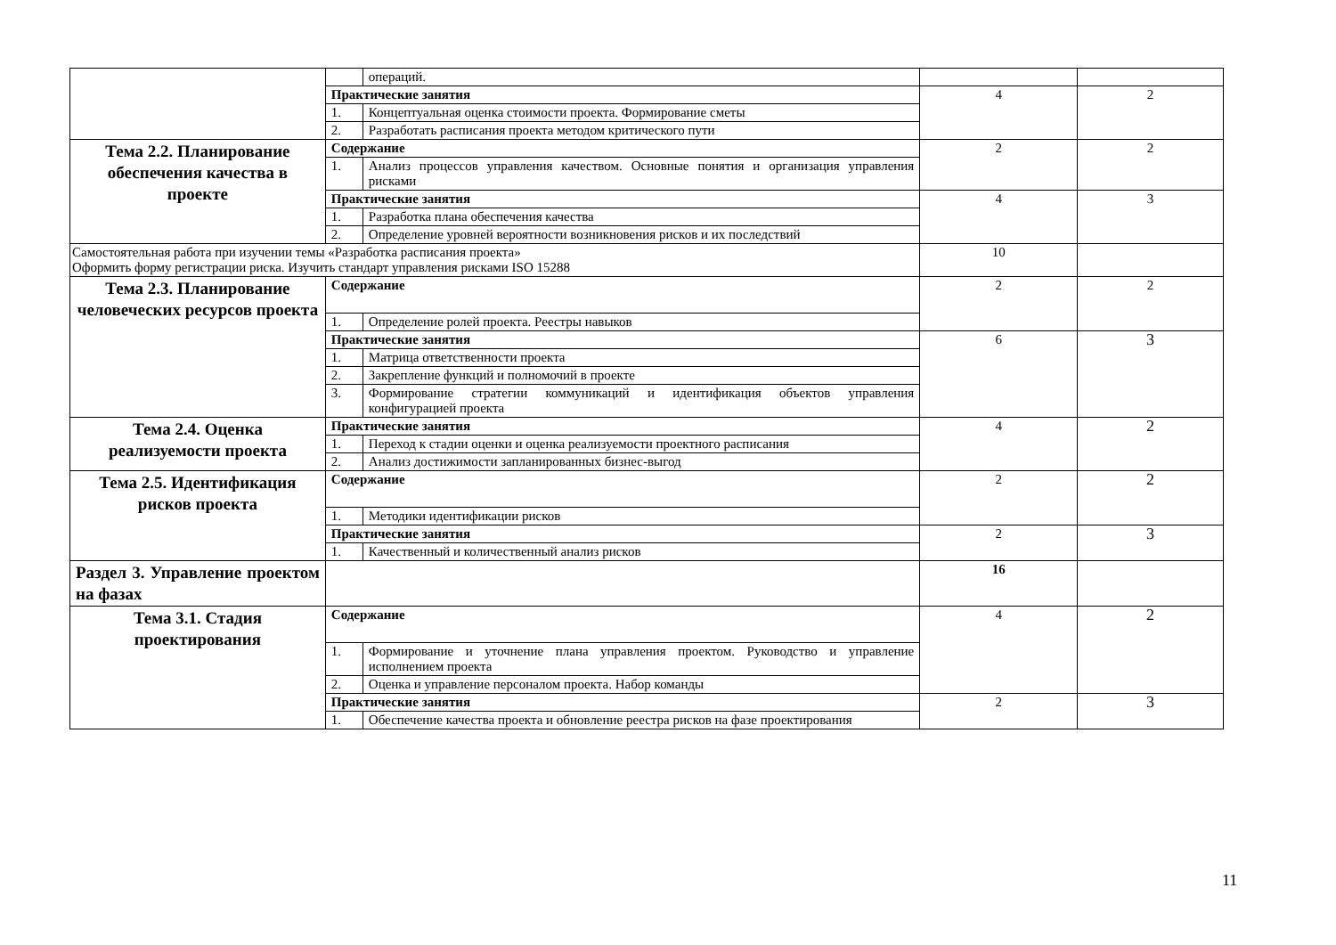| | | операций. | | |
| | Практические занятия | | 4 | 2 |
| | 1. | Концептуальная оценка стоимости проекта. Формирование сметы | | |
| | 2. | Разработать расписания проекта методом критического пути | | |
| Тема 2.2. Планирование обеспечения качества в проекте | Содержание | | 2 | 2 |
| | 1. | Анализ процессов управления качеством. Основные понятия и организация управления рисками | | |
| | Практические занятия | | 4 | 3 |
| | 1. | Разработка плана обеспечения качества | | |
| | 2. | Определение уровней вероятности возникновения рисков и их последствий | | |
| Самостоятельная работа при изучении темы «Разработка расписания проекта» Оформить форму регистрации риска. Изучить стандарт управления рисками ISO 15288 | | | 10 | |
| Тема 2.3. Планирование человеческих ресурсов проекта | Содержание | | 2 | 2 |
| | 1. | Определение ролей проекта. Реестры навыков | | |
| | Практические занятия | | 6 | 3 |
| | 1. | Матрица ответственности проекта | | |
| | 2. | Закрепление функций и полномочий в проекте | | |
| | 3. | Формирование стратегии коммуникаций и идентификация объектов управления конфигурацией проекта | | |
| Тема 2.4. Оценка реализуемости проекта | Практические занятия | | 4 | 2 |
| | 1. | Переход к стадии оценки и оценка реализуемости проектного расписания | | |
| | 2. | Анализ достижимости запланированных бизнес-выгод | | |
| Тема 2.5. Идентификация рисков проекта | Содержание | | 2 | 2 |
| | 1. | Методики идентификации рисков | | |
| | Практические занятия | | 2 | 3 |
| | 1. | Качественный и количественный анализ рисков | | |
| Раздел 3. Управление проектом на фазах | | | 16 | |
| Тема 3.1. Стадия проектирования | Содержание | | 4 | 2 |
| | 1. | Формирование и уточнение плана управления проектом. Руководство и управление исполнением проекта | | |
| | 2. | Оценка и управление персоналом проекта. Набор команды | | |
| | Практические занятия | | 2 | 3 |
| | 1. | Обеспечение качества проекта и обновление реестра рисков на фазе проектирования | | |
11